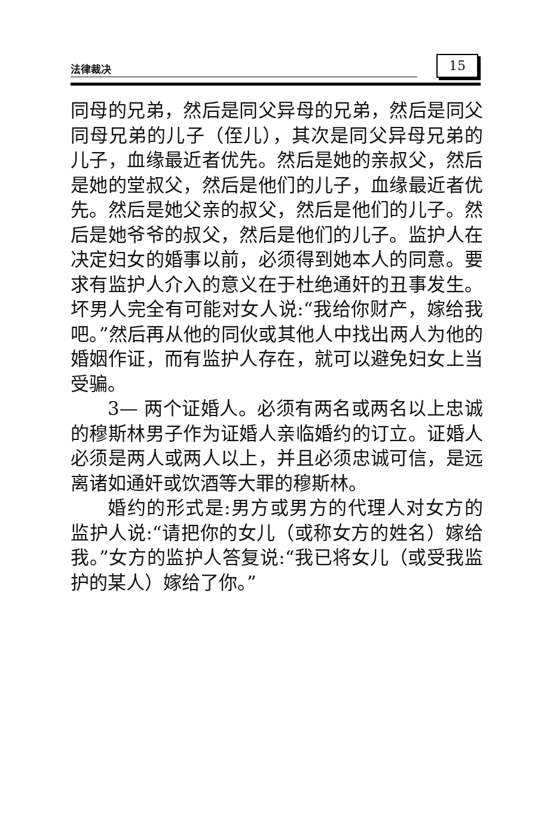法律裁决 15
同母的兄弟，然后是同父异母的兄弟，然后是同父同母兄弟的儿子（侄儿），其次是同父异母兄弟的儿子，血缘最近者优先。然后是她的亲叔父，然后是她的堂叔父，然后是他们的儿子，血缘最近者优先。然后是她父亲的叔父，然后是他们的儿子。然后是她爷爷的叔父，然后是他们的儿子。监护人在决定妇女的婚事以前，必须得到她本人的同意。要求有监护人介入的意义在于杜绝通奸的丑事发生。坏男人完全有可能对女人说:“我给你财产，嫁给我吧。”然后再从他的同伙或其他人中找出两人为他的婚姻作证，而有监护人存在，就可以避免妇女上当受骗。
3— 两个证婚人。必须有两名或两名以上忠诚的穆斯林男子作为证婚人亲临婚约的订立。证婚人必须是两人或两人以上，并且必须忠诚可信，是远离诸如通奸或饮酒等大罪的穆斯林。
婚约的形式是:男方或男方的代理人对女方的监护人说:“请把你的女儿（或称女方的姓名）嫁给我。”女方的监护人答复说:“我已将女儿（或受我监护的某人）嫁给了你。”